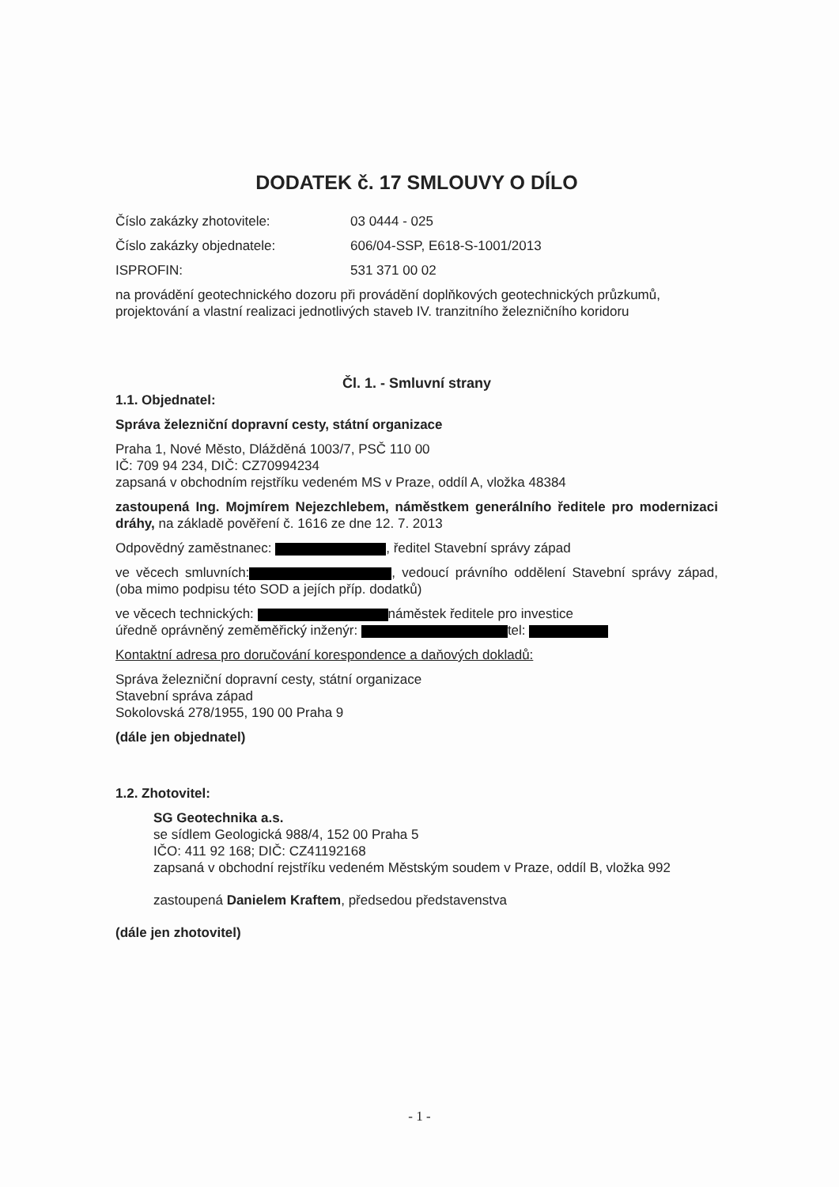DODATEK č. 17 SMLOUVY O DÍLO
Číslo zakázky zhotovitele: 03 0444 - 025
Číslo zakázky objednatele: 606/04-SSP, E618-S-1001/2013
ISPROFIN: 531 371 00 02
na provádění geotechnického dozoru při provádění doplňkových geotechnických průzkumů, projektování a vlastní realizaci jednotlivých staveb IV. tranzitního železničního koridoru
Čl. 1. - Smluvní strany
1.1. Objednatel:
Správa železniční dopravní cesty, státní organizace
Praha 1, Nové Město, Dlážděná 1003/7, PSČ 110 00
IČ: 709 94 234, DIČ: CZ70994234
zapsaná v obchodním rejstříku vedeném MS v Praze, oddíl A, vložka 48384
zastoupená Ing. Mojmírem Nejezchlebem, náměstkem generálního ředitele pro modernizaci dráhy, na základě pověření č. 1616 ze dne 12. 7. 2013
Odpovědný zaměstnanec: , ředitel Stavební správy západ
ve věcech smluvních: , vedoucí právního oddělení Stavební správy západ, (oba mimo podpisu této SOD a jejích příp. dodatků)
ve věcech technických: náměstek ředitele pro investice
úředně oprávněný zeměměřický inženýr: tel:
Kontaktní adresa pro doručování korespondence a daňových dokladů:
Správa železniční dopravní cesty, státní organizace
Stavební správa západ
Sokolovská 278/1955, 190 00 Praha 9
(dále jen objednatel)
1.2. Zhotovitel:
SG Geotechnika a.s.
se sídlem Geologická 988/4, 152 00 Praha 5
IČO: 411 92 168; DIČ: CZ41192168
zapsaná v obchodní rejstříku vedeném Městským soudem v Praze, oddíl B, vložka 992
zastoupená Danielem Kraftem, předsedou představenstva
(dále jen zhotovitel)
- 1 -